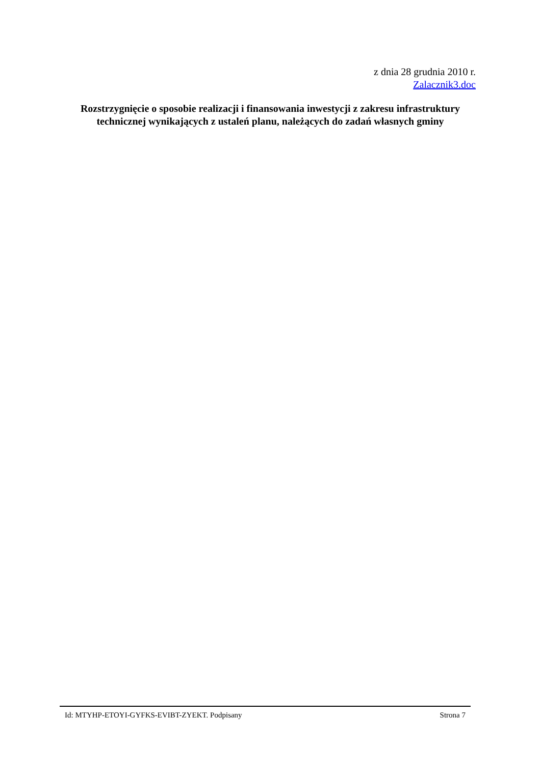z dnia 28 grudnia 2010 r.
Zalacznik3.doc
Rozstrzygnięcie o sposobie realizacji i finansowania inwestycji z zakresu infrastruktury technicznej wynikających z ustaleń planu, należących do zadań własnych gminy
Id: MTYHP-ETOYI-GYFKS-EVIBT-ZYEKT. Podpisany Strona 7